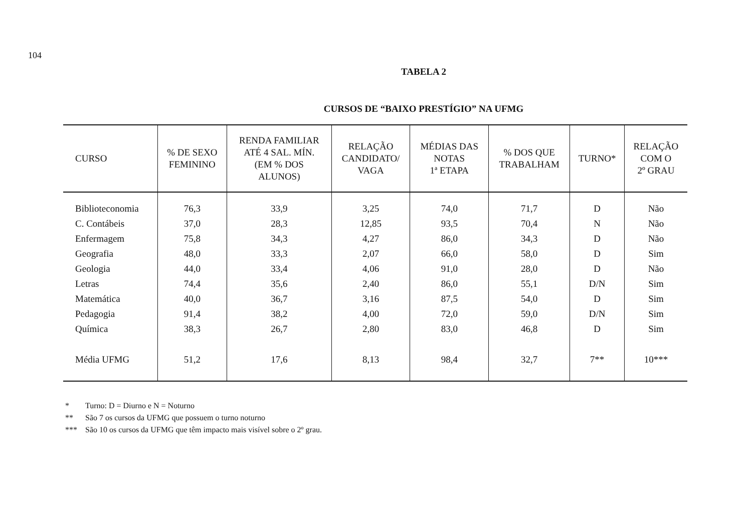104
TABELA 2
CURSOS DE “BAIXO PRESTÍGIO” NA UFMG
| CURSO | % DE SEXO FEMININO | RENDA FAMILIAR ATÉ 4 SAL. MÍN. (EM % DOS ALUNOS) | RELAÇÃO CANDIDATO/ VAGA | MÉDIAS DAS NOTAS 1ª ETAPA | % DOS QUE TRABALHAM | TURNO* | RELAÇÃO COM O 2º GRAU |
| --- | --- | --- | --- | --- | --- | --- | --- |
| Biblioteconomia | 76,3 | 33,9 | 3,25 | 74,0 | 71,7 | D | Não |
| C. Contábeis | 37,0 | 28,3 | 12,85 | 93,5 | 70,4 | N | Não |
| Enfermagem | 75,8 | 34,3 | 4,27 | 86,0 | 34,3 | D | Não |
| Geografia | 48,0 | 33,3 | 2,07 | 66,0 | 58,0 | D | Sim |
| Geologia | 44,0 | 33,4 | 4,06 | 91,0 | 28,0 | D | Não |
| Letras | 74,4 | 35,6 | 2,40 | 86,0 | 55,1 | D/N | Sim |
| Matemática | 40,0 | 36,7 | 3,16 | 87,5 | 54,0 | D | Sim |
| Pedagogia | 91,4 | 38,2 | 4,00 | 72,0 | 59,0 | D/N | Sim |
| Química | 38,3 | 26,7 | 2,80 | 83,0 | 46,8 | D | Sim |
| Média UFMG | 51,2 | 17,6 | 8,13 | 98,4 | 32,7 | 7** | 10*** |
* Turno: D = Diurno e N = Noturno
** São 7 os cursos da UFMG que possuem o turno noturno
*** São 10 os cursos da UFMG que têm impacto mais visível sobre o 2º grau.